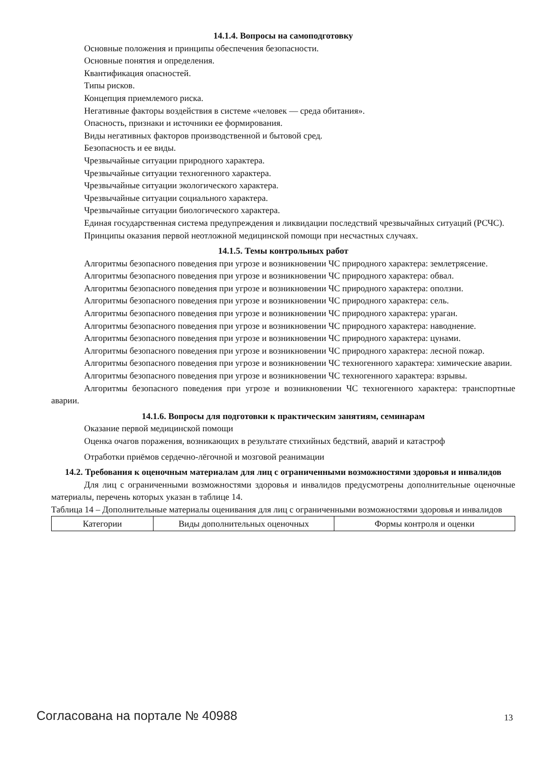14.1.4. Вопросы на самоподготовку
Основные положения и принципы обеспечения безопасности.
Основные понятия и определения.
Квантификация опасностей.
Типы рисков.
Концепция приемлемого риска.
Негативные факторы воздействия в системе «человек — среда обитания».
Опасность, признаки и источники ее формирования.
Виды негативных факторов производственной и бытовой сред.
Безопасность и ее виды.
Чрезвычайные ситуации природного характера.
Чрезвычайные ситуации техногенного характера.
Чрезвычайные ситуации экологического характера.
Чрезвычайные ситуации социального характера.
Чрезвычайные ситуации биологического характера.
Единая государственная система предупреждения и ликвидации последствий чрезвычайных ситуаций (РСЧС).
Принципы оказания первой неотложной медицинской помощи при несчастных случаях.
14.1.5. Темы контрольных работ
Алгоритмы безопасного поведения при угрозе и возникновении ЧС природного характера: землетрясение.
Алгоритмы безопасного поведения при угрозе и возникновении ЧС природного характера: обвал.
Алгоритмы безопасного поведения при угрозе и возникновении ЧС природного характера: оползни.
Алгоритмы безопасного поведения при угрозе и возникновении ЧС природного характера: сель.
Алгоритмы безопасного поведения при угрозе и возникновении ЧС природного характера: ураган.
Алгоритмы безопасного поведения при угрозе и возникновении ЧС природного характера: наводнение.
Алгоритмы безопасного поведения при угрозе и возникновении ЧС природного характера: цунами.
Алгоритмы безопасного поведения при угрозе и возникновении ЧС природного характера: лесной пожар.
Алгоритмы безопасного поведения при угрозе и возникновении ЧС техногенного характера: химические аварии.
Алгоритмы безопасного поведения при угрозе и возникновении ЧС техногенного характера: взрывы.
Алгоритмы безопасного поведения при угрозе и возникновении ЧС техногенного характера: транспортные аварии.
14.1.6. Вопросы для подготовки к практическим занятиям, семинарам
Оказание первой медицинской помощи
Оценка очагов поражения, возникающих в результате стихийных бедствий, аварий и катастроф
Отработки приёмов сердечно-лёгочной и мозговой реанимации
14.2. Требования к оценочным материалам для лиц с ограниченными возможностями здоровья и инвалидов
Для лиц с ограниченными возможностями здоровья и инвалидов предусмотрены дополнительные оценочные материалы, перечень которых указан в таблице 14.
Таблица 14 – Дополнительные материалы оценивания для лиц с ограниченными возможностями здоровья и инвалидов
| Категории | Виды дополнительных оценочных | Формы контроля и оценки |
Согласована на портале № 40988 13